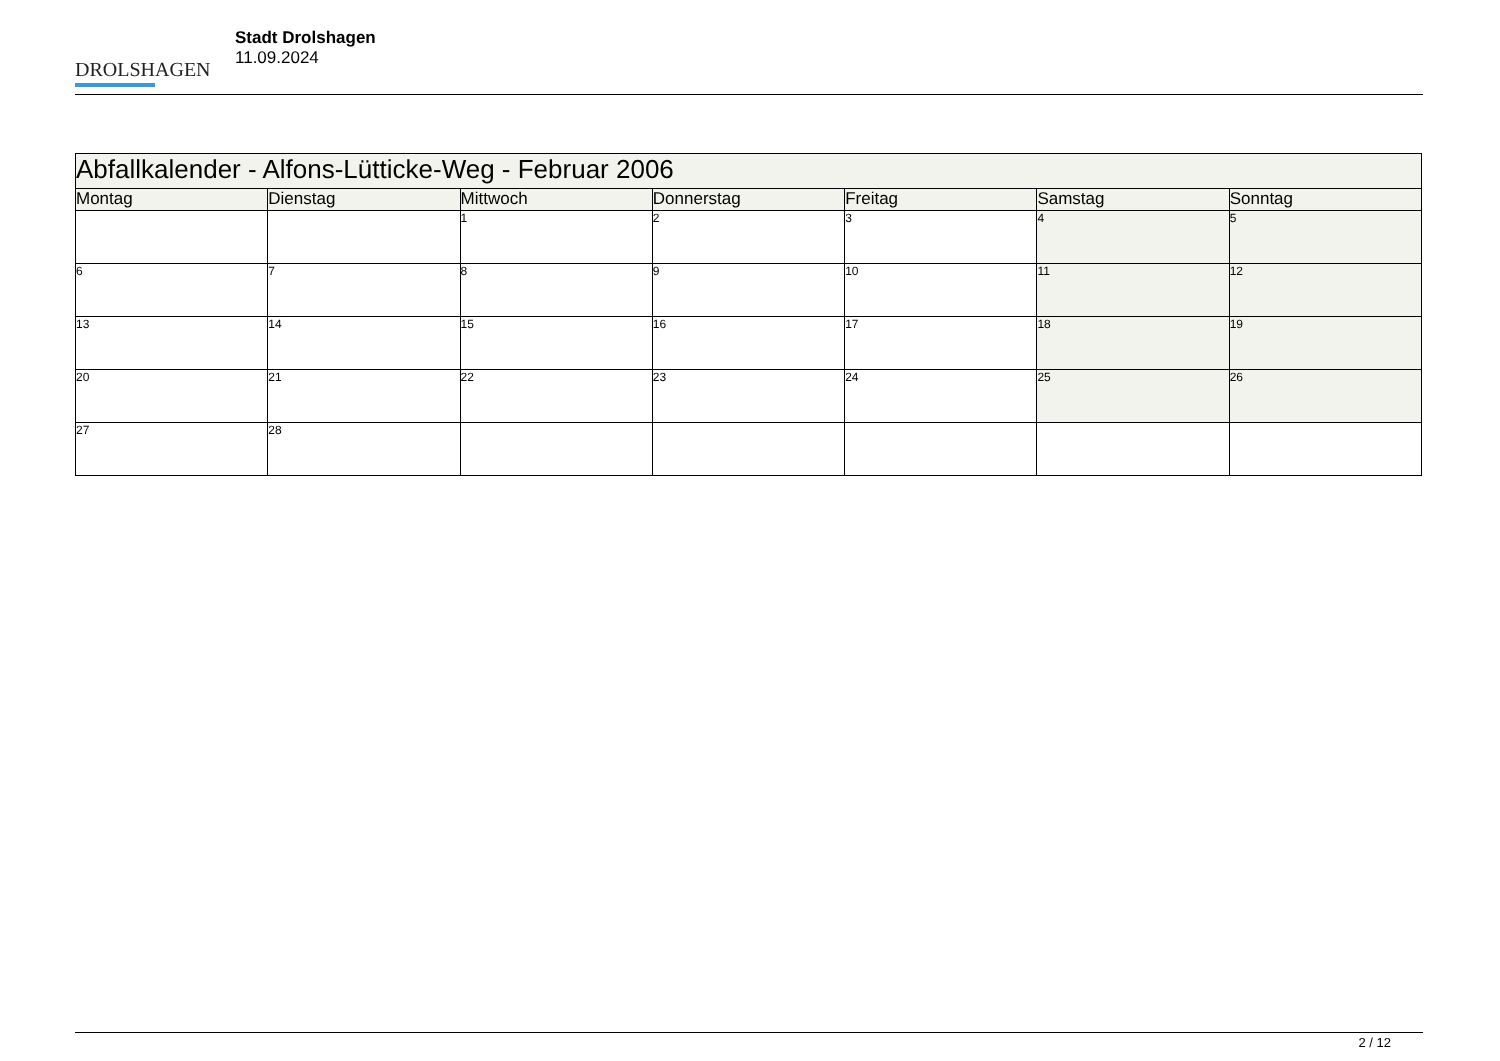DROLSHAGEN
Stadt Drolshagen
11.09.2024
| Abfallkalender - Alfons-Lütticke-Weg - Februar 2006 | | | | | | |
| --- | --- | --- | --- | --- | --- | --- |
| Montag | Dienstag | Mittwoch | Donnerstag | Freitag | Samstag | Sonntag |
| | | 1 | 2 | 3 | 4 | 5 |
| 6 | 7 | 8 | 9 | 10 | 11 | 12 |
| 13 | 14 | 15 | 16 | 17 | 18 | 19 |
| 20 | 21 | 22 | 23 | 24 | 25 | 26 |
| 27 | 28 | | | | | |
2 / 12